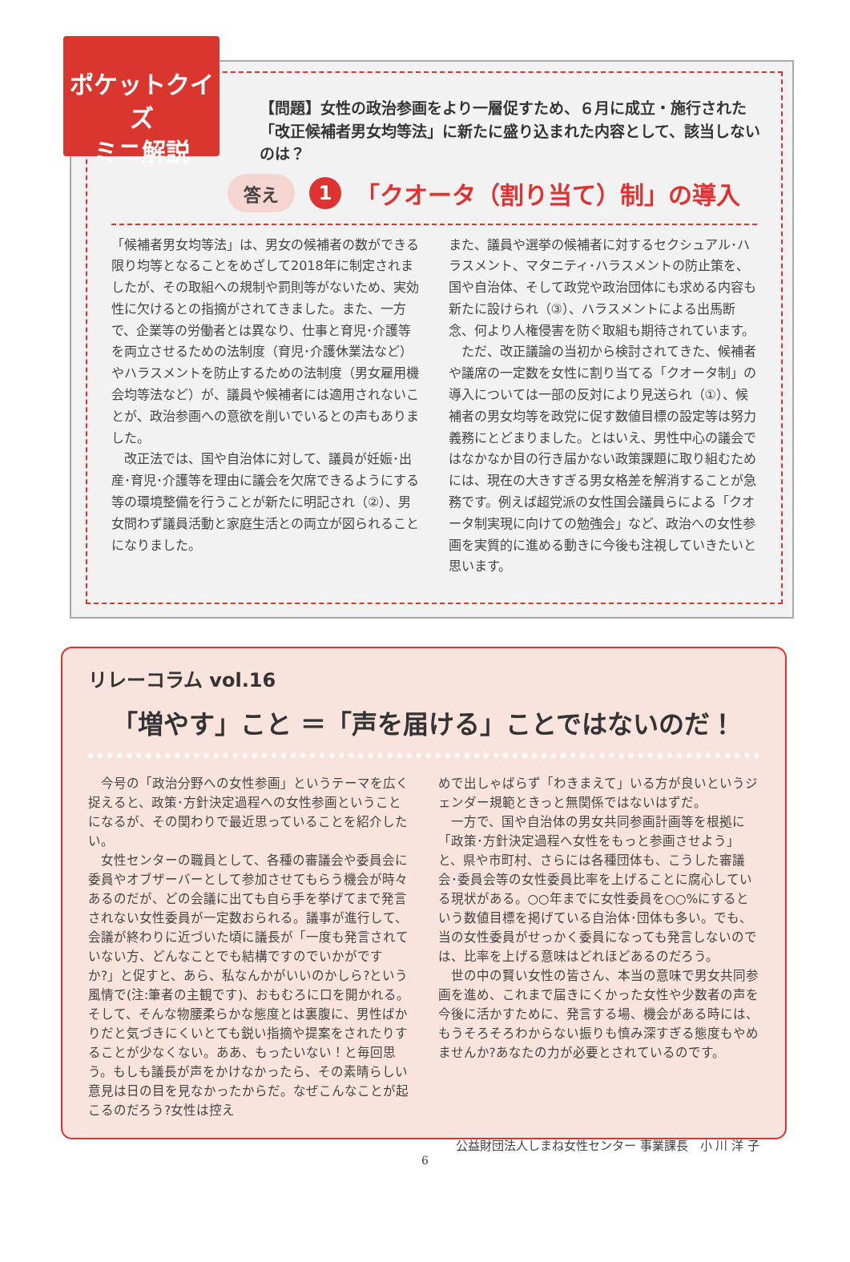ポケットクイズ
ミニ解説
【問題】女性の政治参画をより一層促すため、６月に成立・施行された「改正候補者男女均等法」に新たに盛り込まれた内容として、該当しないのは？
答え 1 「クオータ（割り当て）制」の導入
「候補者男女均等法」は、男女の候補者の数ができる限り均等となることをめざして2018年に制定されましたが、その取組への規制や罰則等がないため、実効性に欠けるとの指摘がされてきました。また、一方で、企業等の労働者とは異なり、仕事と育児･介護等を両立させるための法制度（育児･介護休業法など）やハラスメントを防止するための法制度（男女雇用機会均等法など）が、議員や候補者には適用されないことが、政治参画への意欲を削いでいるとの声もありました。
　改正法では、国や自治体に対して、議員が妊娠･出産･育児･介護等を理由に議会を欠席できるようにする等の環境整備を行うことが新たに明記され（②）、男女問わず議員活動と家庭生活との両立が図られることになりました。
また、議員や選挙の候補者に対するセクシュアル･ハラスメント、マタニティ･ハラスメントの防止策を、国や自治体、そして政党や政治団体にも求める内容も新たに設けられ（③）、ハラスメントによる出馬断念、何より人権侵害を防ぐ取組も期待されています。
　ただ、改正議論の当初から検討されてきた、候補者や議席の一定数を女性に割り当てる「クオータ制」の導入については一部の反対により見送られ（①）、候補者の男女均等を政党に促す数値目標の設定等は努力義務にとどまりました。とはいえ、男性中心の議会ではなかなか目の行き届かない政策課題に取り組むためには、現在の大きすぎる男女格差を解消することが急務です。例えば超党派の女性国会議員らによる「クオータ制実現に向けての勉強会」など、政治への女性参画を実質的に進める動きに今後も注視していきたいと思います。
リレーコラム vol.16
「増やす」こと ＝「声を届ける」ことではないのだ！
　今号の「政治分野への女性参画」というテーマを広く捉えると、政策･方針決定過程への女性参画ということになるが、その関わりで最近思っていることを紹介したい。
　女性センターの職員として、各種の審議会や委員会に委員やオブザーバーとして参加させてもらう機会が時々あるのだが、どの会議に出ても自ら手を挙げてまで発言されない女性委員が一定数おられる。議事が進行して、会議が終わりに近づいた頃に議長が「一度も発言されていない方、どんなことでも結構ですのでいかがですか?」と促すと、あら、私なんかがいいのかしら?という風情で(注:筆者の主観です)、おもむろに口を開かれる。そして、そんな物腰柔らかな態度とは裏腹に、男性ばかりだと気づきにくいとても鋭い指摘や提案をされたりすることが少なくない。ああ、もったいない！と毎回思う。もしも議長が声をかけなかったら、その素晴らしい意見は日の目を見なかったからだ。なぜこんなことが起こるのだろう?女性は控え
めで出しゃばらず「わきまえて」いる方が良いというジェンダー規範ときっと無関係ではないはずだ。
　一方で、国や自治体の男女共同参画計画等を根拠に「政策･方針決定過程へ女性をもっと参画させよう」と、県や市町村、さらには各種団体も、こうした審議会･委員会等の女性委員比率を上げることに腐心している現状がある。○○年までに女性委員を○○%にするという数値目標を掲げている自治体･団体も多い。でも、当の女性委員がせっかく委員になっても発言しないのでは、比率を上げる意味はどれほどあるのだろう。
　世の中の賢い女性の皆さん、本当の意味で男女共同参画を進め、これまで届きにくかった女性や少数者の声を今後に活かすために、発言する場、機会がある時には、もうそろそろわからない振りも慎み深すぎる態度もやめませんか?あなたの力が必要とされているのです。
公益財団法人しまね女性センター 事業課長　小 川 洋 子
6